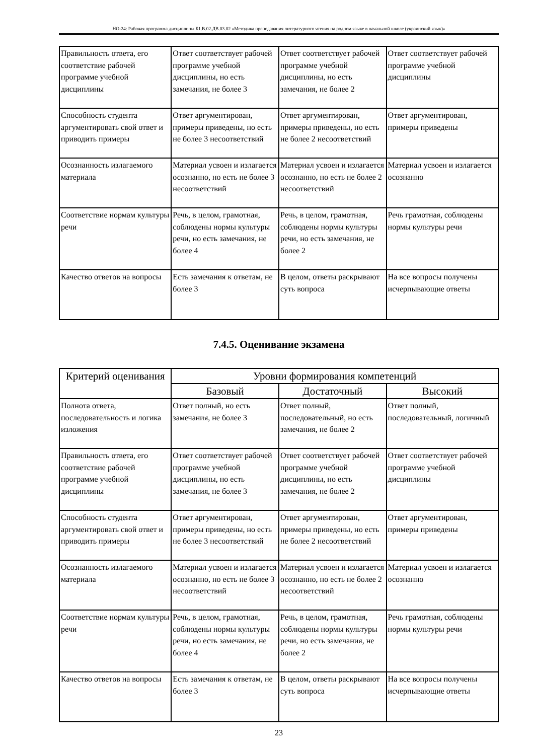НО-24: Рабочая программа дисциплины Б1.В.02.ДВ.03.02 «Методика преподавания литературного чтения на родном языке в начальной школе (украинский язык)»
| Правильность ответа, его соответствие рабочей программе учебной дисциплины | Ответ соответствует рабочей программе учебной дисциплины, но есть замечания, не более 3 | Ответ соответствует рабочей программе учебной дисциплины, но есть замечания, не более 2 | Ответ соответствует рабочей программе учебной дисциплины |
| Способность студента аргументировать свой ответ и приводить примеры | Ответ аргументирован, примеры приведены, но есть не более 3 несоответствий | Ответ аргументирован, примеры приведены, но есть не более 2 несоответствий | Ответ аргументирован, примеры приведены |
| Осознанность излагаемого материала | Материал усвоен и излагается осознанно, но есть не более 3 несоответствий | Материал усвоен и излагается осознанно, но есть не более 2 несоответствий | Материал усвоен и излагается осознанно |
| Соответствие нормам культуры речи | Речь, в целом, грамотная, соблюдены нормы культуры речи, но есть замечания, не более 4 | Речь, в целом, грамотная, соблюдены нормы культуры речи, но есть замечания, не более 2 | Речь грамотная, соблюдены нормы культуры речи |
| Качество ответов на вопросы | Есть замечания к ответам, не более 3 | В целом, ответы раскрывают суть вопроса | На все вопросы получены исчерпывающие ответы |
7.4.5. Оценивание экзамена
| Критерий оценивания | Уровни формирования компетенций | | |
| --- | --- | --- | --- |
| | Базовый | Достаточный | Высокий |
| Полнота ответа, последовательность и логика изложения | Ответ полный, но есть замечания, не более 3 | Ответ полный, последовательный, но есть замечания, не более 2 | Ответ полный, последовательный, логичный |
| Правильность ответа, его соответствие рабочей программе учебной дисциплины | Ответ соответствует рабочей программе учебной дисциплины, но есть замечания, не более 3 | Ответ соответствует рабочей программе учебной дисциплины, но есть замечания, не более 2 | Ответ соответствует рабочей программе учебной дисциплины |
| Способность студента аргументировать свой ответ и приводить примеры | Ответ аргументирован, примеры приведены, но есть не более 3 несоответствий | Ответ аргументирован, примеры приведены, но есть не более 2 несоответствий | Ответ аргументирован, примеры приведены |
| Осознанность излагаемого материала | Материал усвоен и излагается осознанно, но есть не более 3 несоответствий | Материал усвоен и излагается осознанно, но есть не более 2 несоответствий | Материал усвоен и излагается осознанно |
| Соответствие нормам культуры речи | Речь, в целом, грамотная, соблюдены нормы культуры речи, но есть замечания, не более 4 | Речь, в целом, грамотная, соблюдены нормы культуры речи, но есть замечания, не более 2 | Речь грамотная, соблюдены нормы культуры речи |
| Качество ответов на вопросы | Есть замечания к ответам, не более 3 | В целом, ответы раскрывают суть вопроса | На все вопросы получены исчерпывающие ответы |
23